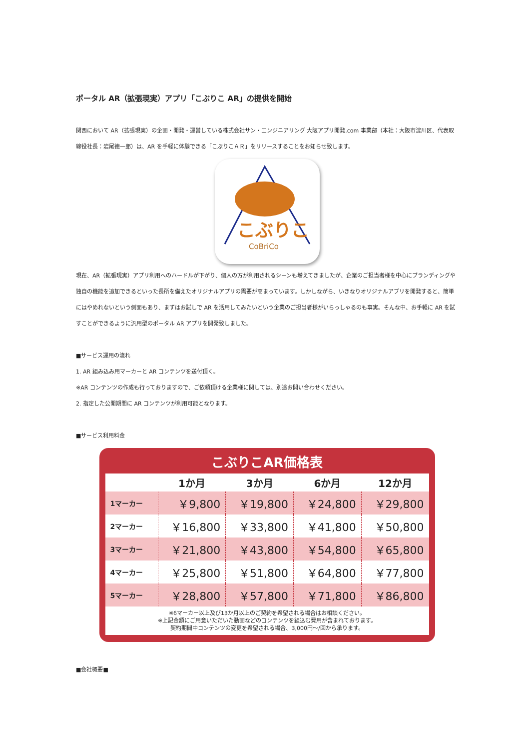ポータル AR（拡張現実）アプリ「こぶりこ AR」の提供を開始
関西において AR（拡張現実）の企画・開発・運営している株式会社サン・エンジニアリング 大阪アプリ開発.com 事業部（本社：大阪市淀川区、代表取締役社長：岩尾徳一郎）は、AR を手軽に体験できる「こぶりこＡＲ」をリリースすることをお知らせ致します。
こぶりこ
CoBriCo
現在、AR（拡張現実）アプリ利用へのハードルが下がり、個人の方が利用されるシーンも増えてきましたが、企業のご担当者様を中心にブランディングや独自の機能を追加できるといった長所を備えたオリジナルアプリの需要が高まっています。しかしながら、いきなりオリジナルアプリを開発すると、簡単にはやめれないという側面もあり、まずはお試しで AR を活用してみたいという企業のご担当者様がいらっしゃるのも事実。そんな中、お手軽に AR を試すことができるように汎用型のポータル AR アプリを開発致しました。
■サービス運用の流れ
1. AR 組み込み用マーカーと AR コンテンツを送付頂く。
※AR コンテンツの作成も行っておりますので、ご依頼頂ける企業様に関しては、別途お問い合わせください。
2. 指定した公開期間に AR コンテンツが利用可能となります。
■サービス利用料金
こぶりこAR価格表
| | 1か月 | 3か月 | 6か月 | 12か月 |
| --- | --- | --- | --- | --- |
| 1マーカー | ￥9,800 | ￥19,800 | ￥24,800 | ￥29,800 |
| 2マーカー | ￥16,800 | ￥33,800 | ￥41,800 | ￥50,800 |
| 3マーカー | ￥21,800 | ￥43,800 | ￥54,800 | ￥65,800 |
| 4マーカー | ￥25,800 | ￥51,800 | ￥64,800 | ￥77,800 |
| 5マーカー | ￥28,800 | ￥57,800 | ￥71,800 | ￥86,800 |
※6マーカー以上及び13か月以上のご契約を希望される場合はお相談ください。
※上記金額にご用意いただいた動画などのコンテンツを組込む費用が含まれております。
契約期間中コンテンツの変更を希望される場合、3,000円～/回から承ります。
■会社概要■